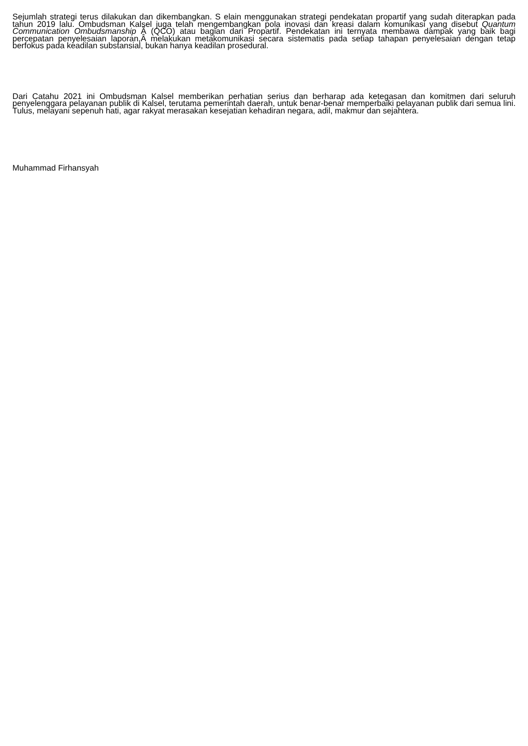Sejumlah strategi terus dilakukan dan dikembangkan. S elain menggunakan strategi pendekatan propartif yang sudah diterapkan pada tahun 2019 lalu. Ombudsman Kalsel juga telah mengembangkan pola inovasi dan kreasi dalam komunikasi yang disebut Quantum Communication Ombudsmanship Â (QCO) atau bagian dari Propartif. Pendekatan ini ternyata membawa dampak yang baik bagi percepatan penyelesaian laporan,Â melakukan metakomunikasi secara sistematis pada setiap tahapan penyelesaian dengan tetap berfokus pada keadilan substansial, bukan hanya keadilan prosedural.
Dari Catahu 2021 ini Ombudsman Kalsel memberikan perhatian serius dan berharap ada ketegasan dan komitmen dari seluruh penyelenggara pelayanan publik di Kalsel, terutama pemerintah daerah, untuk benar-benar memperbaiki pelayanan publik dari semua lini. Tulus, melayani sepenuh hati, agar rakyat merasakan kesejatian kehadiran negara, adil, makmur dan sejahtera.
Muhammad Firhansyah